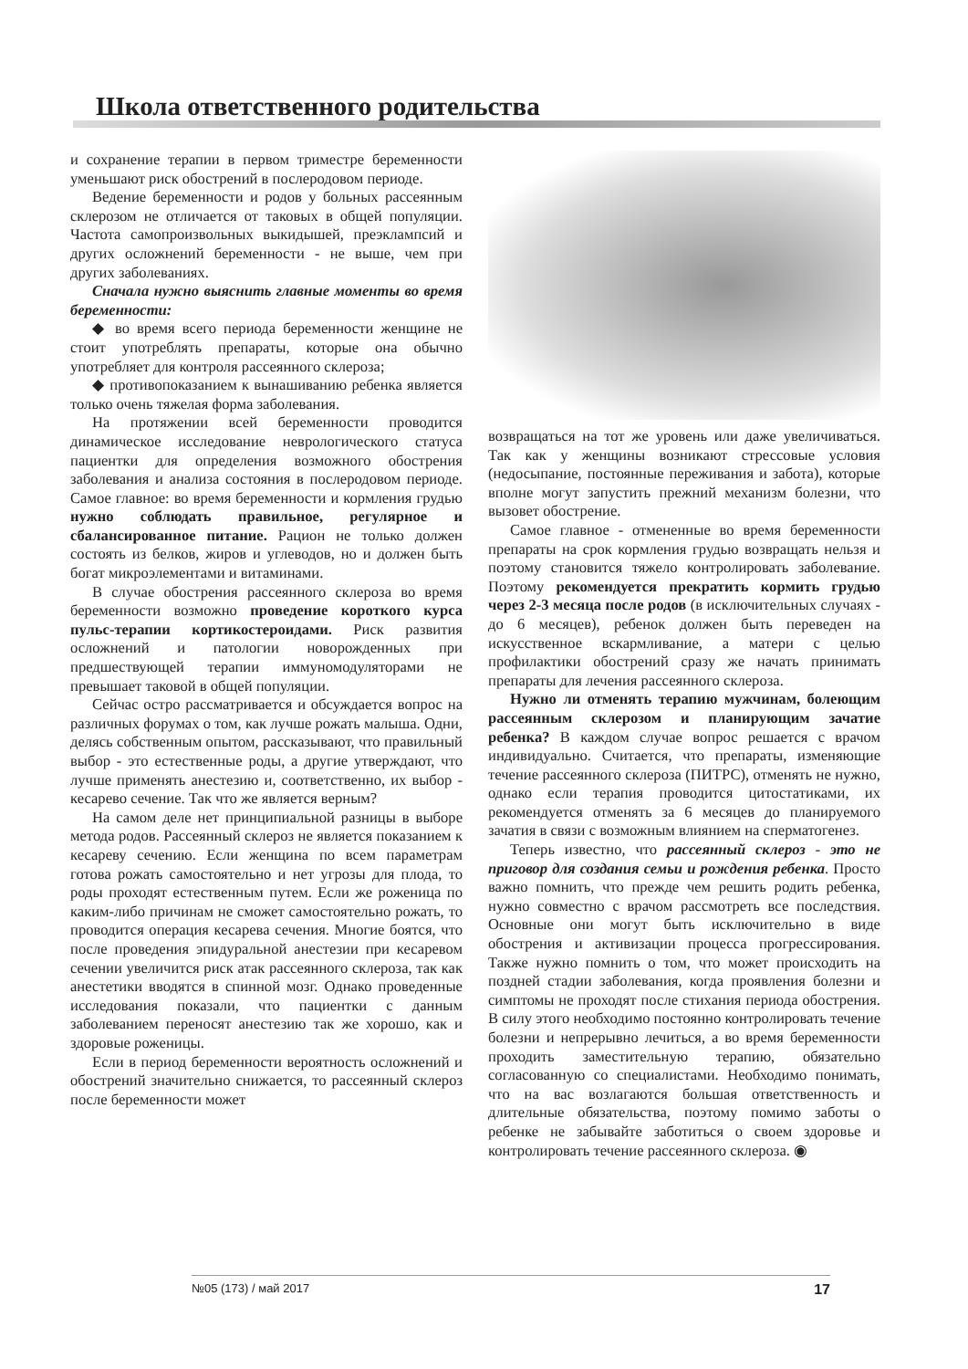Школа ответственного родительства
и сохранение терапии в первом триместре беременности уменьшают риск обострений в послеродовом периоде.
Ведение беременности и родов у больных рассеянным склерозом не отличается от таковых в общей популяции. Частота самопроизвольных выкидышей, преэклампсий и других осложнений беременности - не выше, чем при других заболеваниях.
Сначала нужно выяснить главные моменты во время беременности:
◆ во время всего периода беременности женщине не стоит употреблять препараты, которые она обычно употребляет для контроля рассеянного склероза;
◆ противопоказанием к вынашиванию ребенка является только очень тяжелая форма заболевания.
На протяжении всей беременности проводится динамическое исследование неврологического статуса пациентки для определения возможного обострения заболевания и анализа состояния в послеродовом периоде. Самое главное: во время беременности и кормления грудью нужно соблюдать правильное, регулярное и сбалансированное питание. Рацион не только должен состоять из белков, жиров и углеводов, но и должен быть богат микроэлементами и витаминами.
В случае обострения рассеянного склероза во время беременности возможно проведение короткого курса пульс-терапии кортикостероидами. Риск развития осложнений и патологии новорожденных при предшествующей терапии иммуномодуляторами не превышает таковой в общей популяции.
Сейчас остро рассматривается и обсуждается вопрос на различных форумах о том, как лучше рожать малыша. Одни, делясь собственным опытом, рассказывают, что правильный выбор - это естественные роды, а другие утверждают, что лучше применять анестезию и, соответственно, их выбор - кесарево сечение. Так что же является верным?
На самом деле нет принципиальной разницы в выборе метода родов. Рассеянный склероз не является показанием к кесареву сечению. Если женщина по всем параметрам готова рожать самостоятельно и нет угрозы для плода, то роды проходят естественным путем. Если же роженица по каким-либо причинам не сможет самостоятельно рожать, то проводится операция кесарева сечения. Многие боятся, что после проведения эпидуральной анестезии при кесаревом сечении увеличится риск атак рассеянного склероза, так как анестетики вводятся в спинной мозг. Однако проведенные исследования показали, что пациентки с данным заболеванием переносят анестезию так же хорошо, как и здоровые роженицы.
Если в период беременности вероятность осложнений и обострений значительно снижается, то рассеянный склероз после беременности может
возвращаться на тот же уровень или даже увеличиваться. Так как у женщины возникают стрессовые условия (недосыпание, постоянные переживания и забота), которые вполне могут запустить прежний механизм болезни, что вызовет обострение.
Самое главное - отмененные во время беременности препараты на срок кормления грудью возвращать нельзя и поэтому становится тяжело контролировать заболевание. Поэтому рекомендуется прекратить кормить грудью через 2-3 месяца после родов (в исключительных случаях - до 6 месяцев), ребенок должен быть переведен на искусственное вскармливание, а матери с целью профилактики обострений сразу же начать принимать препараты для лечения рассеянного склероза.
Нужно ли отменять терапию мужчинам, болеющим рассеянным склерозом и планирующим зачатие ребенка? В каждом случае вопрос решается с врачом индивидуально. Считается, что препараты, изменяющие течение рассеянного склероза (ПИТРС), отменять не нужно, однако если терапия проводится цитостатиками, их рекомендуется отменять за 6 месяцев до планируемого зачатия в связи с возможным влиянием на сперматогенез.
Теперь известно, что рассеянный склероз - это не приговор для создания семьи и рождения ребенка. Просто важно помнить, что прежде чем решить родить ребенка, нужно совместно с врачом рассмотреть все последствия. Основные они могут быть исключительно в виде обострения и активизации процесса прогрессирования. Также нужно помнить о том, что может происходить на поздней стадии заболевания, когда проявления болезни и симптомы не проходят после стихания периода обострения. В силу этого необходимо постоянно контролировать течение болезни и непрерывно лечиться, а во время беременности проходить заместительную терапию, обязательно согласованную со специалистами. Необходимо понимать, что на вас возлагаются большая ответственность и длительные обязательства, поэтому помимо заботы о ребенке не забывайте заботиться о своем здоровье и контролировать течение рассеянного склероза. ◉
№05 (173) / май 2017 17